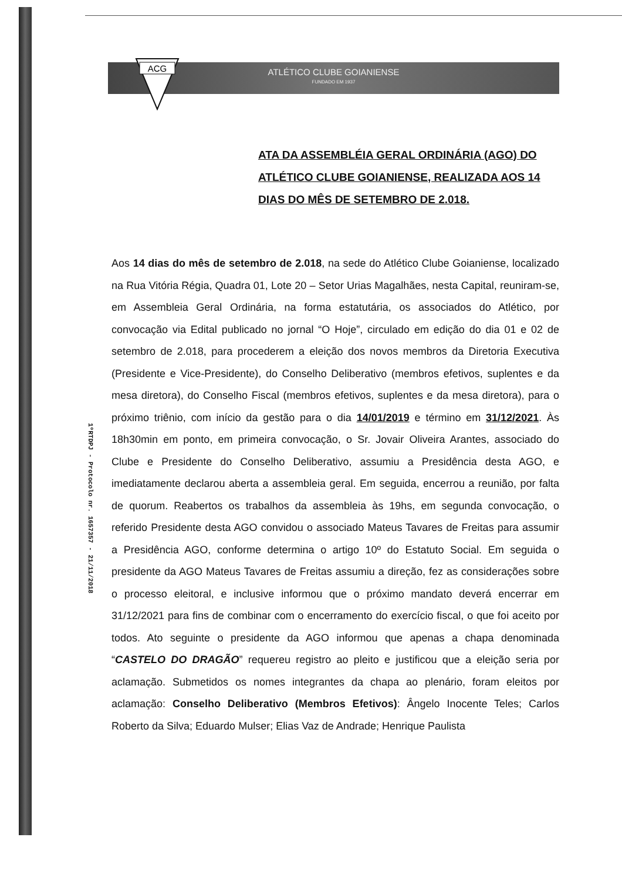ATLÉTICO CLUBE GOIANIENSE
FUNDADO EM 1937
ACG
1ºRTDPJ - Protocolo nr. 1657357 - 21/11/2018
ATA DA ASSEMBLÉIA GERAL ORDINÁRIA (AGO) DO ATLÉTICO CLUBE GOIANIENSE, REALIZADA AOS 14 DIAS DO MÊS DE SETEMBRO DE 2.018.
Aos 14 dias do mês de setembro de 2.018, na sede do Atlético Clube Goianiense, localizado na Rua Vitória Régia, Quadra 01, Lote 20 – Setor Urias Magalhães, nesta Capital, reuniram-se, em Assembleia Geral Ordinária, na forma estatutária, os associados do Atlético, por convocação via Edital publicado no jornal “O Hoje”, circulado em edição do dia 01 e 02 de setembro de 2.018, para procederem a eleição dos novos membros da Diretoria Executiva (Presidente e Vice-Presidente), do Conselho Deliberativo (membros efetivos, suplentes e da mesa diretora), do Conselho Fiscal (membros efetivos, suplentes e da mesa diretora), para o próximo triênio, com início da gestão para o dia 14/01/2019 e término em 31/12/2021. Às 18h30min em ponto, em primeira convocação, o Sr. Jovair Oliveira Arantes, associado do Clube e Presidente do Conselho Deliberativo, assumiu a Presidência desta AGO, e imediatamente declarou aberta a assembleia geral. Em seguida, encerrou a reunião, por falta de quorum. Reabertos os trabalhos da assembleia às 19hs, em segunda convocação, o referido Presidente desta AGO convidou o associado Mateus Tavares de Freitas para assumir a Presidência AGO, conforme determina o artigo 10º do Estatuto Social. Em seguida o presidente da AGO Mateus Tavares de Freitas assumiu a direção, fez as considerações sobre o processo eleitoral, e inclusive informou que o próximo mandato deverá encerrar em 31/12/2021 para fins de combinar com o encerramento do exercício fiscal, o que foi aceito por todos. Ato seguinte o presidente da AGO informou que apenas a chapa denominada “CASTELO DO DRAGÃO” requereu registro ao pleito e justificou que a eleição seria por aclamação. Submetidos os nomes integrantes da chapa ao plenário, foram eleitos por aclamação: Conselho Deliberativo (Membros Efetivos): Ângelo Inocente Teles; Carlos Roberto da Silva; Eduardo Mulser; Elias Vaz de Andrade; Henrique Paulista